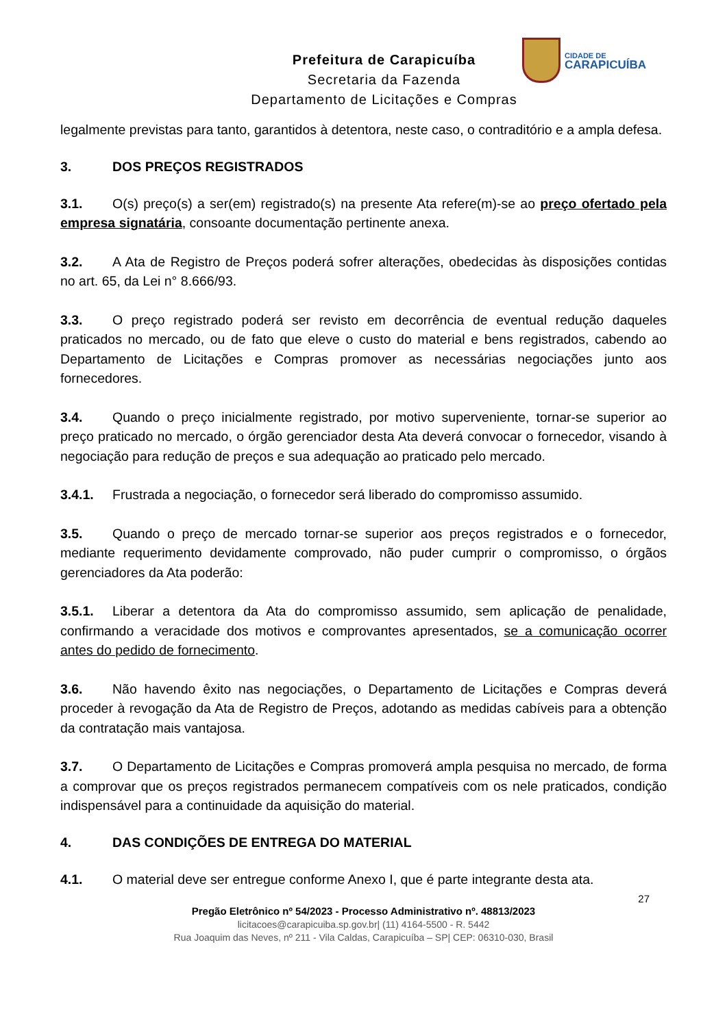Prefeitura de Carapicuíba
Secretaria da Fazenda
Departamento de Licitações e Compras
CIDADE DE
CARAPICUÍBA
legalmente previstas para tanto, garantidos à detentora, neste caso, o contraditório e a ampla defesa.
3. DOS PREÇOS REGISTRADOS
3.1. O(s) preço(s) a ser(em) registrado(s) na presente Ata refere(m)-se ao preço ofertado pela empresa signatária, consoante documentação pertinente anexa.
3.2. A Ata de Registro de Preços poderá sofrer alterações, obedecidas às disposições contidas no art. 65, da Lei n° 8.666/93.
3.3. O preço registrado poderá ser revisto em decorrência de eventual redução daqueles praticados no mercado, ou de fato que eleve o custo do material e bens registrados, cabendo ao Departamento de Licitações e Compras promover as necessárias negociações junto aos fornecedores.
3.4. Quando o preço inicialmente registrado, por motivo superveniente, tornar-se superior ao preço praticado no mercado, o órgão gerenciador desta Ata deverá convocar o fornecedor, visando à negociação para redução de preços e sua adequação ao praticado pelo mercado.
3.4.1. Frustrada a negociação, o fornecedor será liberado do compromisso assumido.
3.5. Quando o preço de mercado tornar-se superior aos preços registrados e o fornecedor, mediante requerimento devidamente comprovado, não puder cumprir o compromisso, o órgãos gerenciadores da Ata poderão:
3.5.1. Liberar a detentora da Ata do compromisso assumido, sem aplicação de penalidade, confirmando a veracidade dos motivos e comprovantes apresentados, se a comunicação ocorrer antes do pedido de fornecimento.
3.6. Não havendo êxito nas negociações, o Departamento de Licitações e Compras deverá proceder à revogação da Ata de Registro de Preços, adotando as medidas cabíveis para a obtenção da contratação mais vantajosa.
3.7. O Departamento de Licitações e Compras promoverá ampla pesquisa no mercado, de forma a comprovar que os preços registrados permanecem compatíveis com os nele praticados, condição indispensável para a continuidade da aquisição do material.
4. DAS CONDIÇÕES DE ENTREGA DO MATERIAL
4.1. O material deve ser entregue conforme Anexo I, que é parte integrante desta ata.
27
Pregão Eletrônico nº 54/2023 - Processo Administrativo nº. 48813/2023
licitacoes@carapicuiba.sp.gov.br| (11) 4164-5500 - R. 5442
Rua Joaquim das Neves, nº 211 - Vila Caldas, Carapicuíba – SP| CEP: 06310-030, Brasil